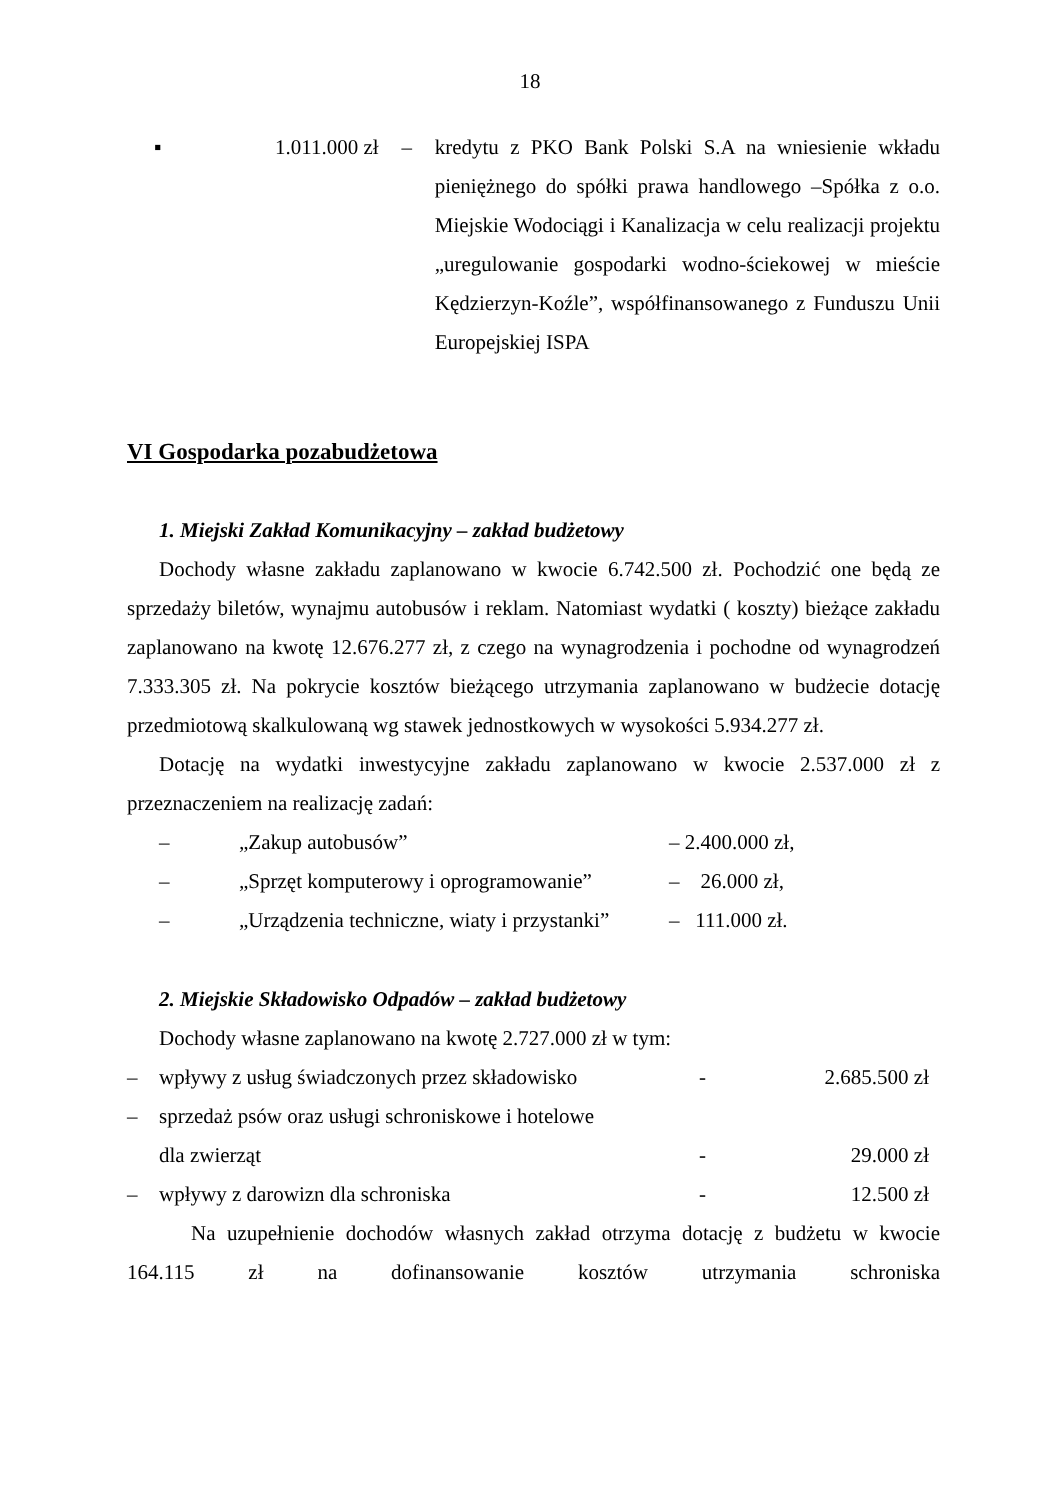18
▪ 1.011.000 zł – kredytu z PKO Bank Polski S.A na wniesienie wkładu pieniężnego do spółki prawa handlowego –Spółka z o.o. Miejskie Wodociągi i Kanalizacja w celu realizacji projektu „uregulowanie gospodarki wodno-ściekowej w mieście Kędzierzyn-Koźle”, współfinansowanego z Funduszu Unii Europejskiej ISPA
VI Gospodarka pozabudżetowa
1. Miejski Zakład Komunikacyjny – zakład budżetowy
Dochody własne zakładu zaplanowano w kwocie 6.742.500 zł. Pochodzić one będą ze sprzedaży biletów, wynajmu autobusów i reklam. Natomiast wydatki ( koszty) bieżące zakładu zaplanowano na kwotę 12.676.277 zł, z czego na wynagrodzenia i pochodne od wynagrodzeń 7.333.305 zł. Na pokrycie kosztów bieżącego utrzymania zaplanowano w budżecie dotację przedmiotową skalkulowaną wg stawek jednostkowych w wysokości 5.934.277 zł.
Dotację na wydatki inwestycyjne zakładu zaplanowano w kwocie 2.537.000 zł z przeznaczeniem na realizację zadań:
– „Zakup autobusów” – 2.400.000 zł,
– „Sprzęt komputerowy i oprogramowanie” – 26.000 zł,
– „Urządzenia techniczne, wiaty i przystanki” – 111.000 zł.
2. Miejskie Składowisko Odpadów – zakład budżetowy
Dochody własne zaplanowano na kwotę 2.727.000 zł w tym:
– wpływy z usług świadczonych przez składowisko - 2.685.500 zł
– sprzedaż psów oraz usługi schroniskowe i hotelowe
dla zwierząt - 29.000 zł
– wpływy z darowizn dla schroniska - 12.500 zł
Na uzupełnienie dochodów własnych zakład otrzyma dotację z budżetu w kwocie 164.115 zł na dofinansowanie kosztów utrzymania schroniska